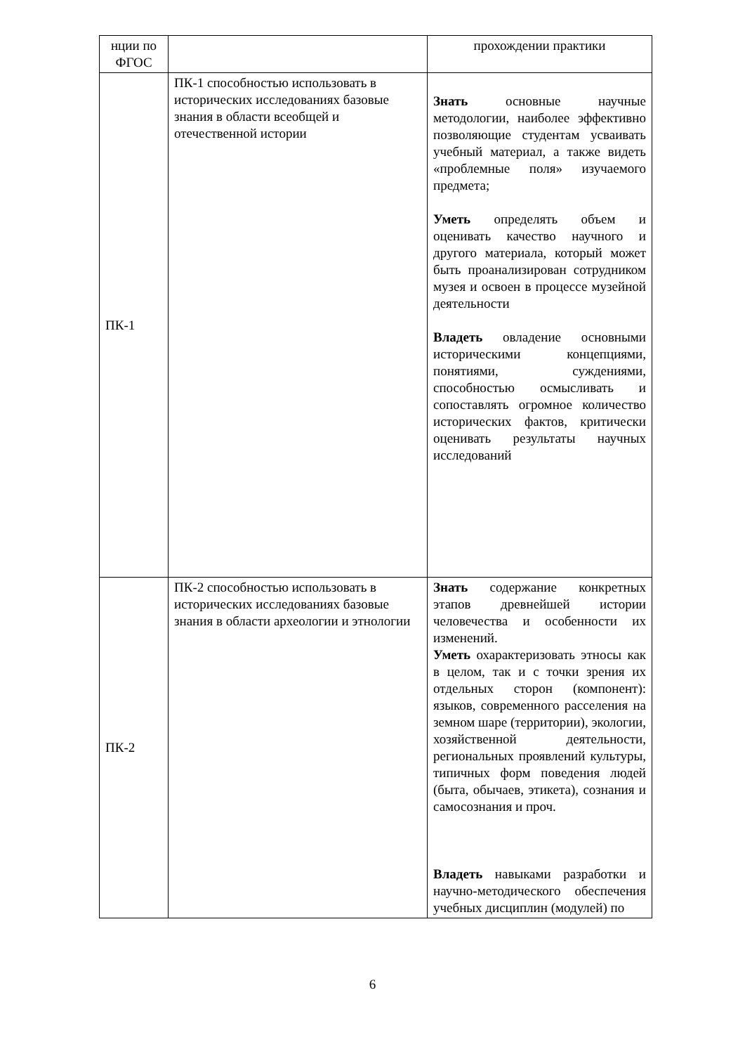| нции по ФГОС | | прохождении практики |
| ПК-1 | ПК-1 способностью использовать в исторических исследованиях базовые знания в области всеобщей и отечественной истории | Знать основные научные методологии, наиболее эффективно позволяющие студентам усваивать учебный материал, а также видеть «проблемные поля» изучаемого предмета; Уметь определять объем и оценивать качество научного и другого материала, который может быть проанализирован сотрудником музея и освоен в процессе музейной деятельности Владеть овладение основными историческими концепциями, понятиями, суждениями, способностью осмысливать и сопоставлять огромное количество исторических фактов, критически оценивать результаты научных исследований |
| ПК-2 | ПК-2 способностью использовать в исторических исследованиях базовые знания в области археологии и этнологии | Знать содержание конкретных этапов древнейшей истории человечества и особенности их изменений. Уметь охарактеризовать этносы как в целом, так и с точки зрения их отдельных сторон (компонент): языков, современного расселения на земном шаре (территории), экологии, хозяйственной деятельности, региональных проявлений культуры, типичных форм поведения людей (быта, обычаев, этикета), сознания и самосознания и проч. Владеть навыками разработки и научно-методического обеспечения учебных дисциплин (модулей) по |
6